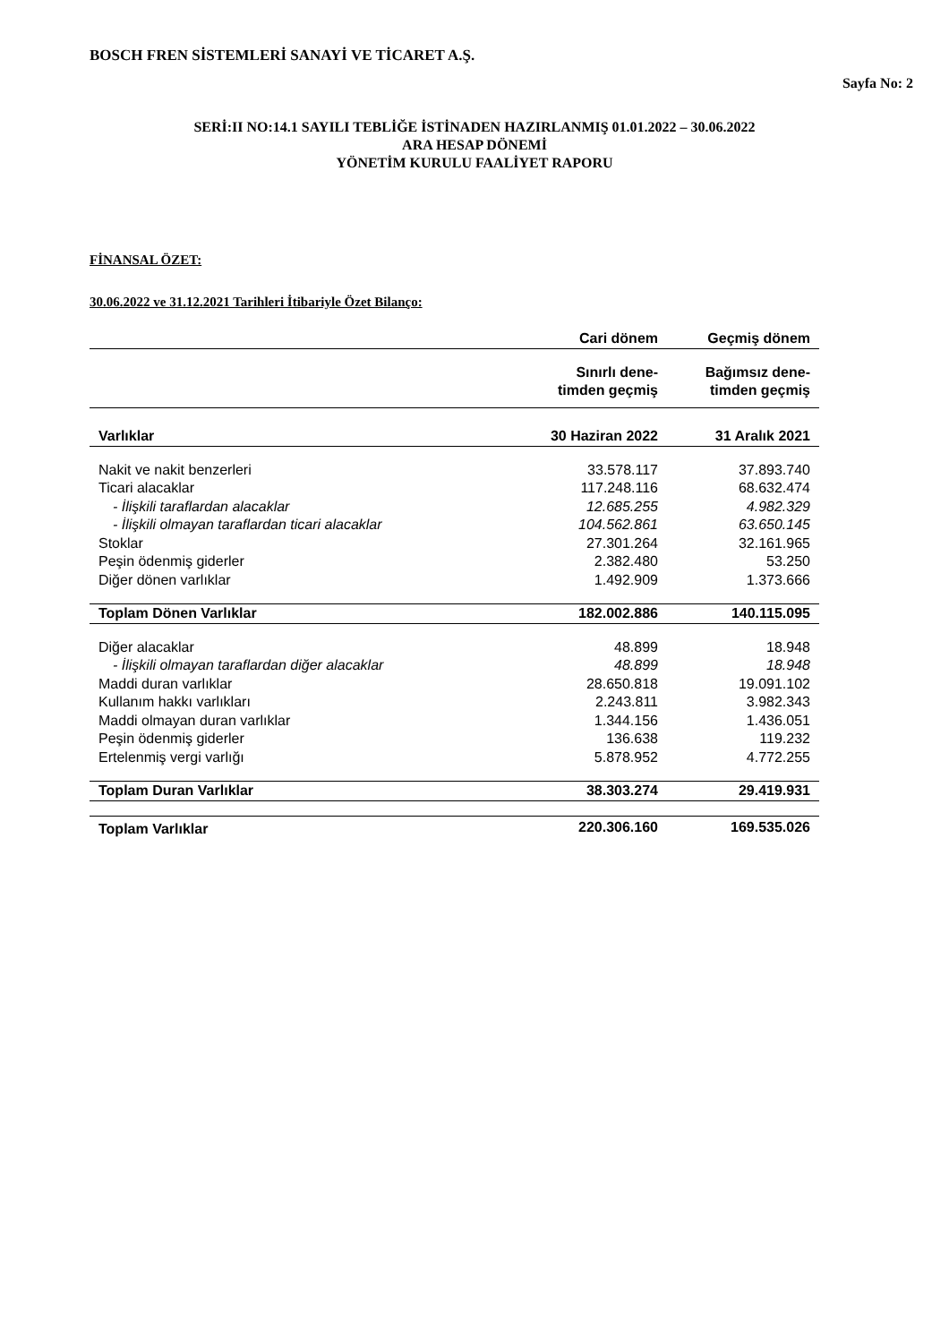BOSCH FREN SİSTEMLERİ SANAYİ VE TİCARET A.Ş.
Sayfa No: 2
SERİ:II NO:14.1 SAYILI TEBLİĞE İSTİNADEN HAZIRLANMIŞ 01.01.2022 – 30.06.2022
ARA HESAP DÖNEMİ
YÖNETİM KURULU FAALİYET RAPORU
FİNANSAL ÖZET:
30.06.2022 ve 31.12.2021 Tarihleri İtibariyle Özet Bilanço:
| | Cari dönem | Geçmiş dönem |
| --- | --- | --- |
| | Sınırlı dene- timden geçmiş | Bağımsız dene- timden geçmiş |
| Varlıklar | 30 Haziran 2022 | 31 Aralık 2021 |
| Nakit ve nakit benzerleri | 33.578.117 | 37.893.740 |
| Ticari alacaklar | 117.248.116 | 68.632.474 |
| - İlişkili taraflardan alacaklar | 12.685.255 | 4.982.329 |
| - İlişkili olmayan taraflardan ticari alacaklar | 104.562.861 | 63.650.145 |
| Stoklar | 27.301.264 | 32.161.965 |
| Peşin ödenmiş giderler | 2.382.480 | 53.250 |
| Diğer dönen varlıklar | 1.492.909 | 1.373.666 |
| Toplam Dönen Varlıklar | 182.002.886 | 140.115.095 |
| Diğer alacaklar | 48.899 | 18.948 |
| - İlişkili olmayan taraflardan diğer alacaklar | 48.899 | 18.948 |
| Maddi duran varlıklar | 28.650.818 | 19.091.102 |
| Kullanım hakkı varlıkları | 2.243.811 | 3.982.343 |
| Maddi olmayan duran varlıklar | 1.344.156 | 1.436.051 |
| Peşin ödenmiş giderler | 136.638 | 119.232 |
| Ertelenmiş vergi varlığı | 5.878.952 | 4.772.255 |
| Toplam Duran Varlıklar | 38.303.274 | 29.419.931 |
| Toplam Varlıklar | 220.306.160 | 169.535.026 |